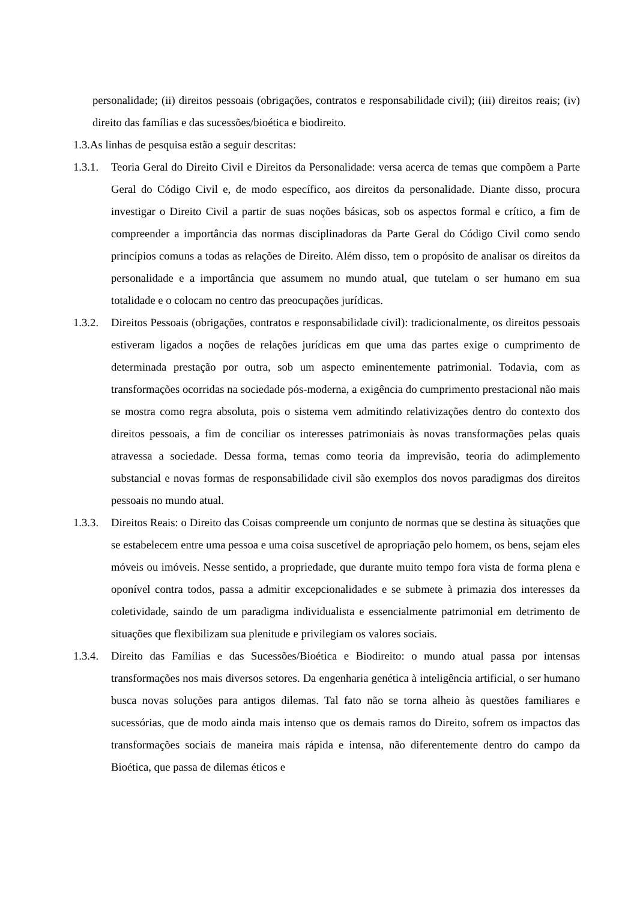personalidade; (ii) direitos pessoais (obrigações, contratos e responsabilidade civil); (iii) direitos reais; (iv) direito das famílias e das sucessões/bioética e biodireito.
1.3.As linhas de pesquisa estão a seguir descritas:
1.3.1. Teoria Geral do Direito Civil e Direitos da Personalidade: versa acerca de temas que compõem a Parte Geral do Código Civil e, de modo específico, aos direitos da personalidade. Diante disso, procura investigar o Direito Civil a partir de suas noções básicas, sob os aspectos formal e crítico, a fim de compreender a importância das normas disciplinadoras da Parte Geral do Código Civil como sendo princípios comuns a todas as relações de Direito. Além disso, tem o propósito de analisar os direitos da personalidade e a importância que assumem no mundo atual, que tutelam o ser humano em sua totalidade e o colocam no centro das preocupações jurídicas.
1.3.2. Direitos Pessoais (obrigações, contratos e responsabilidade civil): tradicionalmente, os direitos pessoais estiveram ligados a noções de relações jurídicas em que uma das partes exige o cumprimento de determinada prestação por outra, sob um aspecto eminentemente patrimonial. Todavia, com as transformações ocorridas na sociedade pós-moderna, a exigência do cumprimento prestacional não mais se mostra como regra absoluta, pois o sistema vem admitindo relativizações dentro do contexto dos direitos pessoais, a fim de conciliar os interesses patrimoniais às novas transformações pelas quais atravessa a sociedade. Dessa forma, temas como teoria da imprevisão, teoria do adimplemento substancial e novas formas de responsabilidade civil são exemplos dos novos paradigmas dos direitos pessoais no mundo atual.
1.3.3. Direitos Reais: o Direito das Coisas compreende um conjunto de normas que se destina às situações que se estabelecem entre uma pessoa e uma coisa suscetível de apropriação pelo homem, os bens, sejam eles móveis ou imóveis. Nesse sentido, a propriedade, que durante muito tempo fora vista de forma plena e oponível contra todos, passa a admitir excepcionalidades e se submete à primazia dos interesses da coletividade, saindo de um paradigma individualista e essencialmente patrimonial em detrimento de situações que flexibilizam sua plenitude e privilegiam os valores sociais.
1.3.4. Direito das Famílias e das Sucessões/Bioética e Biodireito: o mundo atual passa por intensas transformações nos mais diversos setores. Da engenharia genética à inteligência artificial, o ser humano busca novas soluções para antigos dilemas. Tal fato não se torna alheio às questões familiares e sucessórias, que de modo ainda mais intenso que os demais ramos do Direito, sofrem os impactos das transformações sociais de maneira mais rápida e intensa, não diferentemente dentro do campo da Bioética, que passa de dilemas éticos e